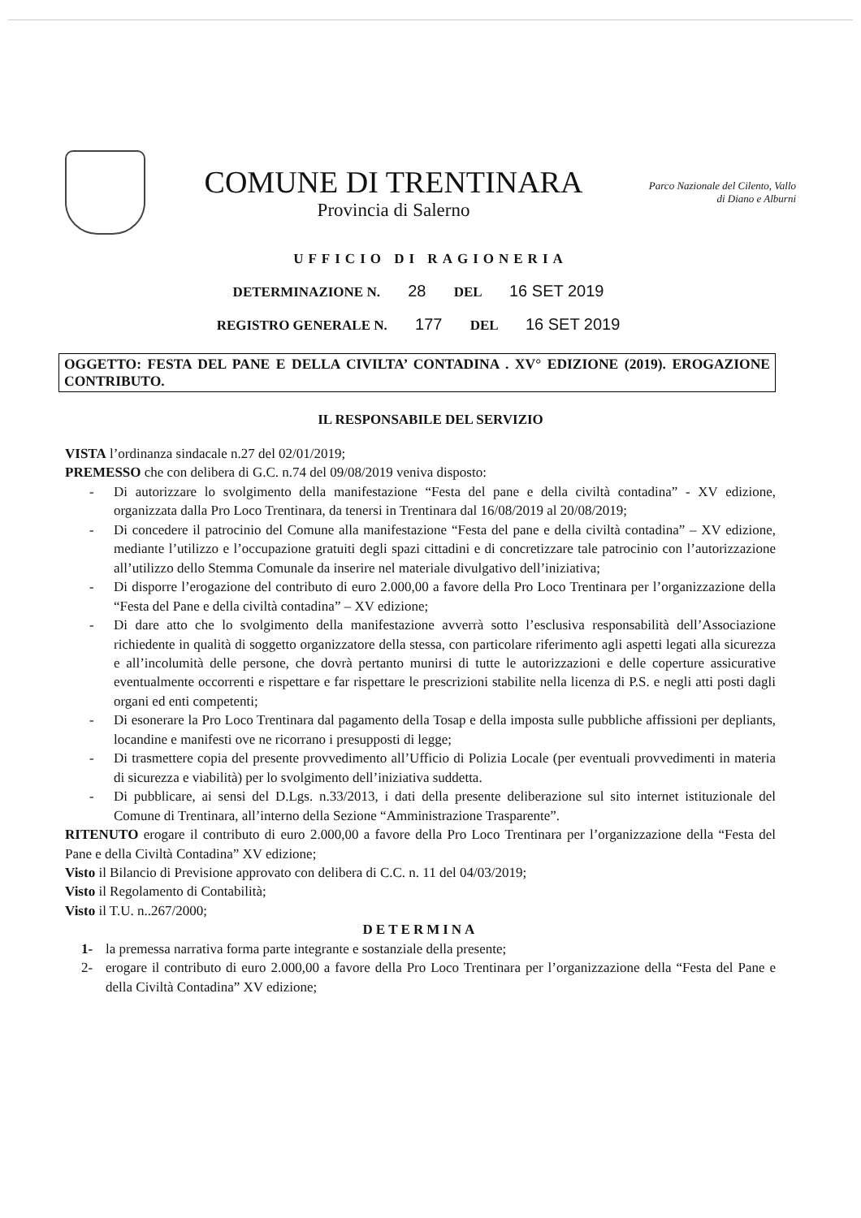COMUNE DI TRENTINARA
Provincia di Salerno
Parco Nazionale del Cilento, Vallo di Diano e Alburni
UFFICIO DI RAGIONERIA
DETERMINAZIONE N. 28 DEL 16 SET 2019
REGISTRO GENERALE N. 177 DEL 16 SET 2019
OGGETTO: FESTA DEL PANE E DELLA CIVILTA’ CONTADINA . XV° EDIZIONE (2019). EROGAZIONE CONTRIBUTO.
IL RESPONSABILE DEL SERVIZIO
VISTA l’ordinanza sindacale n.27 del 02/01/2019;
PREMESSO che con delibera di G.C. n.74 del 09/08/2019 veniva disposto:
- Di autorizzare lo svolgimento della manifestazione “Festa del pane e della civiltà contadina” - XV edizione, organizzata dalla Pro Loco Trentinara, da tenersi in Trentinara dal 16/08/2019 al 20/08/2019;
- Di concedere il patrocinio del Comune alla manifestazione “Festa del pane e della civiltà contadina” – XV edizione, mediante l’utilizzo e l’occupazione gratuiti degli spazi cittadini e di concretizzare tale patrocinio con l’autorizzazione all’utilizzo dello Stemma Comunale da inserire nel materiale divulgativo dell’iniziativa;
- Di disporre l’erogazione del contributo di euro 2.000,00 a favore della Pro Loco Trentinara per l’organizzazione della “Festa del Pane e della civiltà contadina” – XV edizione;
- Di dare atto che lo svolgimento della manifestazione avverrà sotto l’esclusiva responsabilità dell’Associazione richiedente in qualità di soggetto organizzatore della stessa, con particolare riferimento agli aspetti legati alla sicurezza e all’incolumità delle persone, che dovrà pertanto munirsi di tutte le autorizzazioni e delle coperture assicurative eventualmente occorrenti e rispettare e far rispettare le prescrizioni stabilite nella licenza di P.S. e negli atti posti dagli organi ed enti competenti;
- Di esonerare la Pro Loco Trentinara dal pagamento della Tosap e della imposta sulle pubbliche affissioni per depliants, locandine e manifesti ove ne ricorrano i presupposti di legge;
- Di trasmettere copia del presente provvedimento all’Ufficio di Polizia Locale (per eventuali provvedimenti in materia di sicurezza e viabilità) per lo svolgimento dell’iniziativa suddetta.
- Di pubblicare, ai sensi del D.Lgs. n.33/2013, i dati della presente deliberazione sul sito internet istituzionale del Comune di Trentinara, all’interno della Sezione “Amministrazione Trasparente”.
RITENUTO erogare il contributo di euro 2.000,00 a favore della Pro Loco Trentinara per l’organizzazione della “Festa del Pane e della Civiltà Contadina” XV edizione;
Visto il Bilancio di Previsione approvato con delibera di C.C. n. 11 del 04/03/2019;
Visto il Regolamento di Contabilità;
Visto il T.U. n..267/2000;
DETERMINA
1- la premessa narrativa forma parte integrante e sostanziale della presente;
2- erogare il contributo di euro 2.000,00 a favore della Pro Loco Trentinara per l’organizzazione della “Festa del Pane e della Civiltà Contadina” XV edizione;